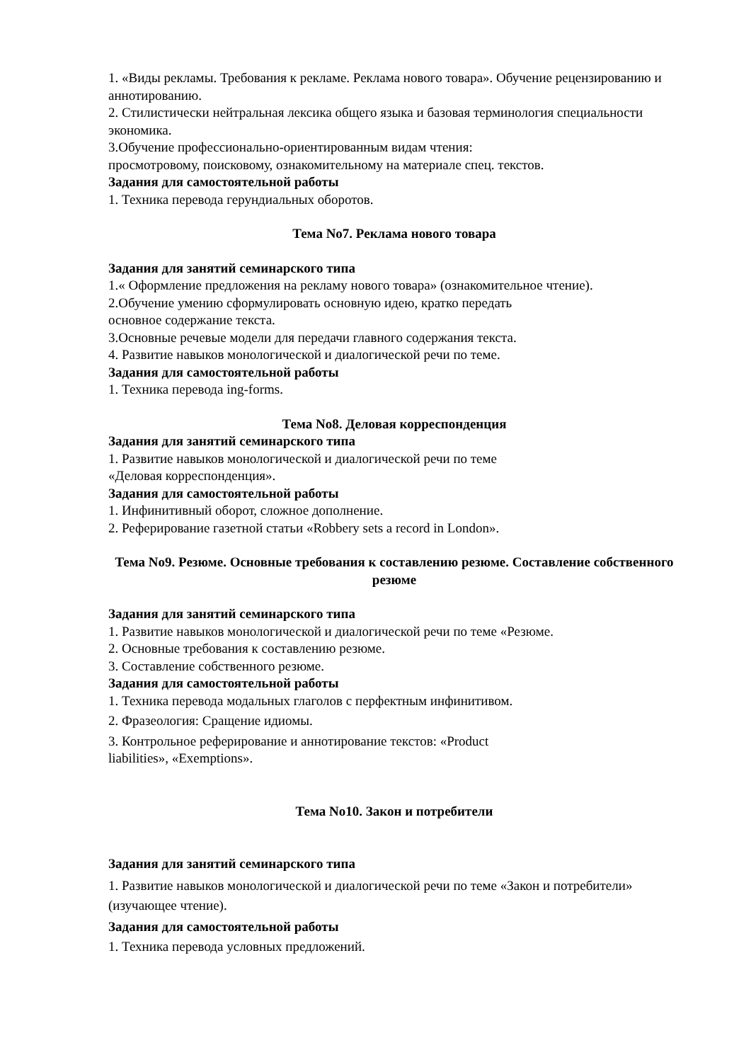1. «Виды рекламы. Требования к рекламе. Реклама нового товара». Обучение рецензированию и аннотированию.
2. Стилистически нейтральная лексика общего языка и базовая терминология специальности экономика.
3.Обучение профессионально-ориентированным видам чтения:
просмотровому, поисковому, ознакомительному на материале спец. текстов.
Задания для самостоятельной работы
1. Техника перевода герундиальных оборотов.
Тема No7. Реклама нового товара
Задания для занятий семинарского типа
1.« Оформление предложения на рекламу нового товара» (ознакомительное чтение).
2.Обучение умению сформулировать основную идею, кратко передать
основное содержание текста.
3.Основные речевые модели для передачи главного содержания текста.
4. Развитие навыков монологической и диалогической речи по теме.
Задания для самостоятельной работы
1. Техника перевода ing-forms.
Тема No8. Деловая корреспонденция
Задания для занятий семинарского типа
1. Развитие навыков монологической и диалогической речи по теме
«Деловая корреспонденция».
Задания для самостоятельной работы
1. Инфинитивный оборот, сложное дополнение.
2. Реферирование газетной статьи «Robbery sets a record in London».
Тема No9. Резюме. Основные требования к составлению резюме. Составление собственного резюме
Задания для занятий семинарского типа
1. Развитие навыков монологической и диалогической речи по теме «Резюме.
2. Основные требования к составлению резюме.
3. Составление собственного резюме.
Задания для самостоятельной работы
1. Техника перевода модальных глаголов с перфектным инфинитивом.
2. Фразеология: Сращение идиомы.
3. Контрольное реферирование и аннотирование текстов: «Product
liabilities», «Exemptions».
Тема No10. Закон и потребители
Задания для занятий семинарского типа
1. Развитие навыков монологической и диалогической речи по теме «Закон и потребители» (изучающее чтение).
Задания для самостоятельной работы
1. Техника перевода условных предложений.